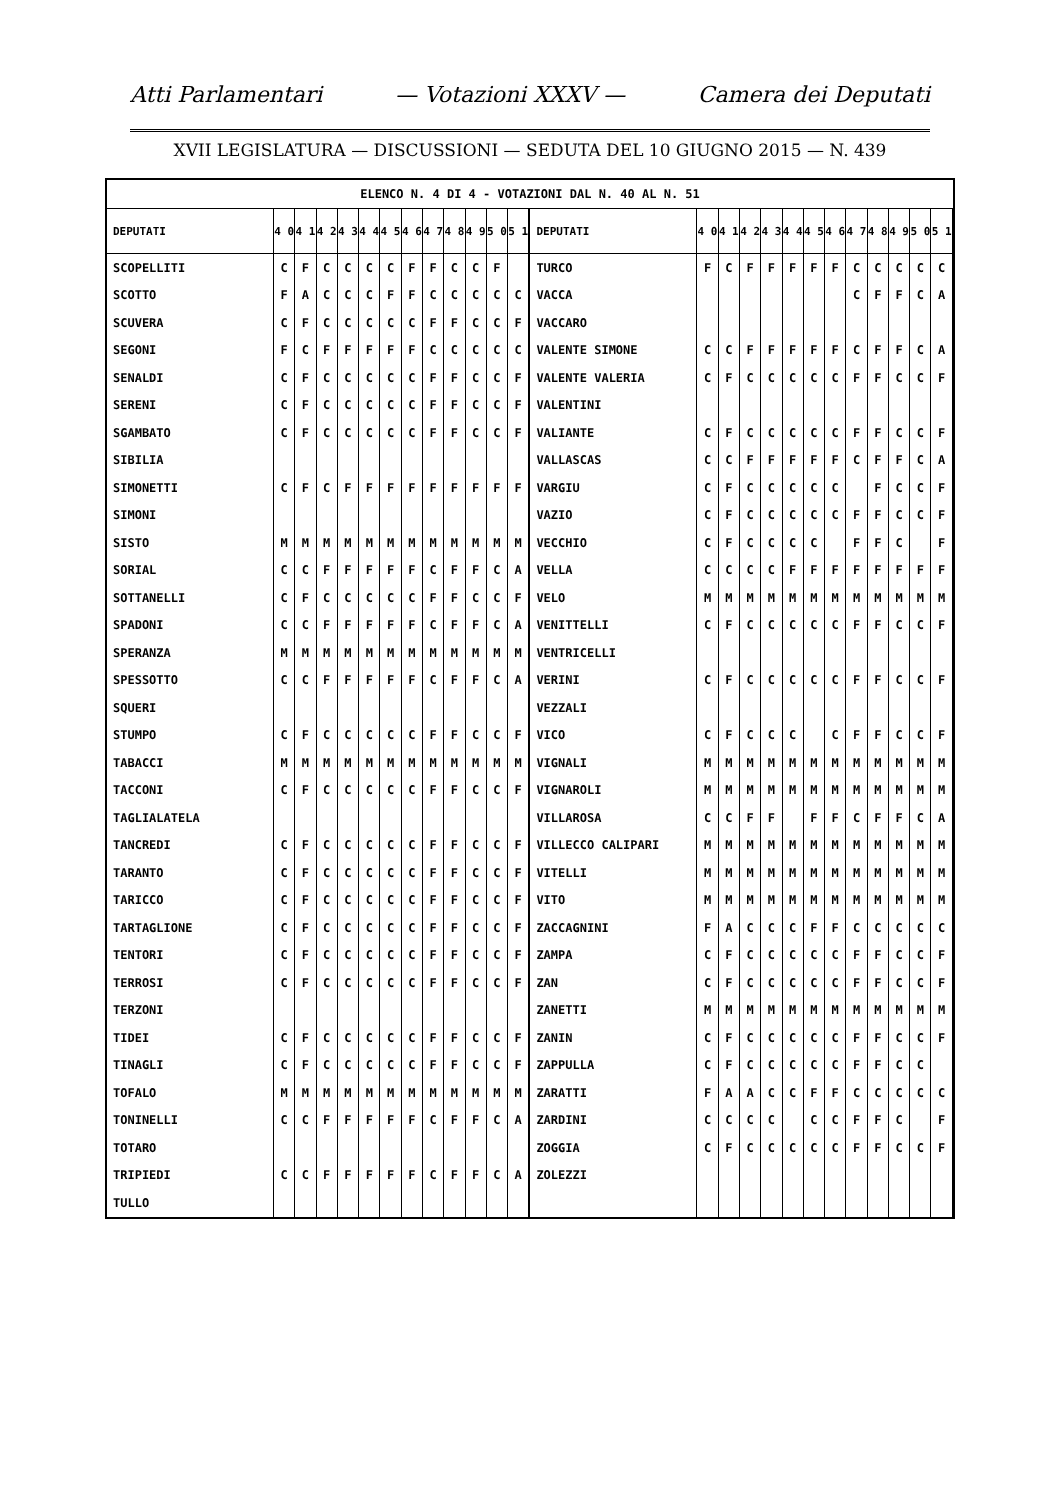Atti Parlamentari — Votazioni XXXV — Camera dei Deputati
XVII LEGISLATURA — DISCUSSIONI — SEDUTA DEL 10 GIUGNO 2015 — N. 439
| ELENCO N. 4 DI 4 - VOTAZIONI DAL N. 40 AL N. 51 | | | | | | | | | | | | | | | | | | | | | | | | | | | |
| DEPUTATI | 4 0 | 4 1 | 4 2 | 4 3 | 4 4 | 4 5 | 4 6 | 4 7 | 4 8 | 4 9 | 5 0 | 5 1 | | DEPUTATI | 4 0 | 4 1 | 4 2 | 4 3 | 4 4 | 4 5 | 4 6 | 4 7 | 4 8 | 4 9 | 5 0 | 5 1 | |
| SCOPELLITI | C | F | C | C | C | C | F | F | C | C | F | | | TURCO | F | C | F | F | F | F | F | C | C | C | C | C | |
| SCOTTO | F | A | C | C | C | F | F | C | C | C | C | C | | VACCA | | | | | | | | C | F | F | C | A | |
| SCUVERA | C | F | C | C | C | C | C | F | F | C | C | F | | VACCARO | | | | | | | | | | | | | |
| SEGONI | F | C | F | F | F | F | F | C | C | C | C | C | | VALENTE SIMONE | C | C | F | F | F | F | F | C | F | F | C | A | |
| SENALDI | C | F | C | C | C | C | C | F | F | C | C | F | | VALENTE VALERIA | C | F | C | C | C | C | C | F | F | C | C | F | |
| SERENI | C | F | C | C | C | C | C | F | F | C | C | F | | VALENTINI | | | | | | | | | | | | | |
| SGAMBATO | C | F | C | C | C | C | C | F | F | C | C | F | | VALIANTE | C | F | C | C | C | C | C | F | F | C | C | F | |
| SIBILIA | | | | | | | | | | | | | | VALLASCAS | C | C | F | F | F | F | F | C | F | F | C | A | |
| SIMONETTI | C | F | C | F | F | F | F | F | F | F | F | F | | VARGIU | C | F | C | C | C | C | C | | F | C | C | F | |
| SIMONI | | | | | | | | | | | | | | VAZIO | C | F | C | C | C | C | C | F | F | C | C | F | |
| SISTO | M | M | M | M | M | M | M | M | M | M | M | M | | VECCHIO | C | F | C | C | C | C | | F | F | C | | F | |
| SORIAL | C | C | F | F | F | F | F | C | F | F | C | A | | VELLA | C | C | C | C | F | F | F | F | F | F | F | F | |
| SOTTANELLI | C | F | C | C | C | C | C | F | F | C | C | F | | VELO | M | M | M | M | M | M | M | M | M | M | M | M | |
| SPADONI | C | C | F | F | F | F | F | C | F | F | C | A | | VENITTELLI | C | F | C | C | C | C | C | F | F | C | C | F | |
| SPERANZA | M | M | M | M | M | M | M | M | M | M | M | M | | VENTRICELLI | | | | | | | | | | | | | |
| SPESSOTTO | C | C | F | F | F | F | F | C | F | F | C | A | | VERINI | C | F | C | C | C | C | C | F | F | C | C | F | |
| SQUERI | | | | | | | | | | | | | | VEZZALI | | | | | | | | | | | | | |
| STUMPO | C | F | C | C | C | C | C | F | F | C | C | F | | VICO | C | F | C | C | C | | C | F | F | C | C | F | |
| TABACCI | M | M | M | M | M | M | M | M | M | M | M | M | | VIGNALI | M | M | M | M | M | M | M | M | M | M | M | M | |
| TACCONI | C | F | C | C | C | C | C | F | F | C | C | F | | VIGNAROLI | M | M | M | M | M | M | M | M | M | M | M | M | |
| TAGLIALATELA | | | | | | | | | | | | | | VILLAROSA | C | C | F | F | | F | F | C | F | F | C | A | |
| TANCREDI | C | F | C | C | C | C | C | F | F | C | C | F | | VILLECCO CALIPARI | M | M | M | M | M | M | M | M | M | M | M | M | |
| TARANTO | C | F | C | C | C | C | C | F | F | C | C | F | | VITELLI | M | M | M | M | M | M | M | M | M | M | M | M | |
| TARICCO | C | F | C | C | C | C | C | F | F | C | C | F | | VITO | M | M | M | M | M | M | M | M | M | M | M | M | |
| TARTAGLIONE | C | F | C | C | C | C | C | F | F | C | C | F | | ZACCAGNINI | F | A | C | C | C | F | F | C | C | C | C | C | |
| TENTORI | C | F | C | C | C | C | C | F | F | C | C | F | | ZAMPA | C | F | C | C | C | C | C | F | F | C | C | F | |
| TERROSI | C | F | C | C | C | C | C | F | F | C | C | F | | ZAN | C | F | C | C | C | C | C | F | F | C | C | F | |
| TERZONI | | | | | | | | | | | | | | ZANETTI | M | M | M | M | M | M | M | M | M | M | M | M | |
| TIDEI | C | F | C | C | C | C | C | F | F | C | C | F | | ZANIN | C | F | C | C | C | C | C | F | F | C | C | F | |
| TINAGLI | C | F | C | C | C | C | C | F | F | C | C | F | | ZAPPULLA | C | F | C | C | C | C | C | F | F | C | C | | |
| TOFALO | M | M | M | M | M | M | M | M | M | M | M | M | | ZARATTI | F | A | A | C | C | F | F | C | C | C | C | C | |
| TONINELLI | C | C | F | F | F | F | F | C | F | F | C | A | | ZARDINI | C | C | C | C | | C | C | F | F | C | | F | |
| TOTARO | | | | | | | | | | | | | | ZOGGIA | C | F | C | C | C | C | C | F | F | C | C | F | |
| TRIPIEDI | C | C | F | F | F | F | F | C | F | F | C | A | | ZOLEZZI | | | | | | | | | | | | | |
| TULLO | | | | | | | | | | | | | | | | | | | | | | | | | | | |